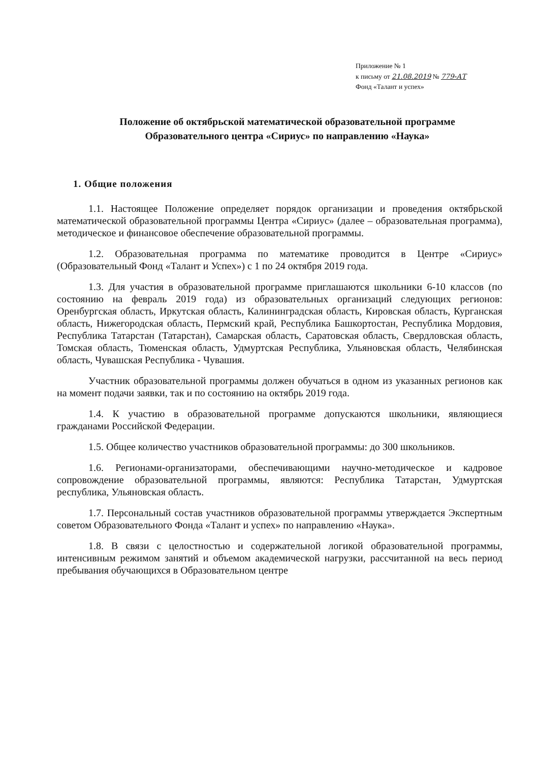Приложение № 1
к письму от 21.08.2019 № 779-АТ
Фонд «Талант и успех»
Положение об октябрьской математической образовательной программе
Образовательного центра «Сириус» по направлению «Наука»
1. Общие положения
1.1. Настоящее Положение определяет порядок организации и проведения октябрьской математической образовательной программы Центра «Сириус» (далее – образовательная программа), методическое и финансовое обеспечение образовательной программы.
1.2. Образовательная программа по математике проводится в Центре «Сириус» (Образовательный Фонд «Талант и Успех») с 1 по 24 октября 2019 года.
1.3. Для участия в образовательной программе приглашаются школьники 6-10 классов (по состоянию на февраль 2019 года) из образовательных организаций следующих регионов: Оренбургская область, Иркутская область, Калининградская область, Кировская область, Курганская область, Нижегородская область, Пермский край, Республика Башкортостан, Республика Мордовия, Республика Татарстан (Татарстан), Самарская область, Саратовская область, Свердловская область, Томская область, Тюменская область, Удмуртская Республика, Ульяновская область, Челябинская область, Чувашская Республика - Чувашия.
Участник образовательной программы должен обучаться в одном из указанных регионов как на момент подачи заявки, так и по состоянию на октябрь 2019 года.
1.4. К участию в образовательной программе допускаются школьники, являющиеся гражданами Российской Федерации.
1.5. Общее количество участников образовательной программы: до 300 школьников.
1.6. Регионами-организаторами, обеспечивающими научно-методическое и кадровое сопровождение образовательной программы, являются: Республика Татарстан, Удмуртская республика, Ульяновская область.
1.7. Персональный состав участников образовательной программы утверждается Экспертным советом Образовательного Фонда «Талант и успех» по направлению «Наука».
1.8. В связи с целостностью и содержательной логикой образовательной программы, интенсивным режимом занятий и объемом академической нагрузки, рассчитанной на весь период пребывания обучающихся в Образовательном центре